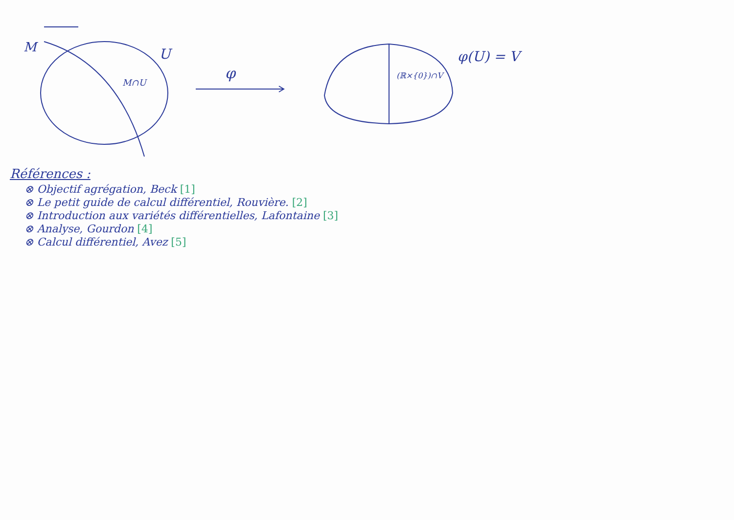M
U
M∩U
φ
(ℝ×{0})∩V
φ(U) = V
Références :
⊗ Objectif agrégation, Beck [1]
⊗ Le petit guide de calcul différentiel, Rouvière. [2]
⊗ Introduction aux variétés différentielles, Lafontaine [3]
⊗ Analyse, Gourdon [4]
⊗ Calcul différentiel, Avez [5]